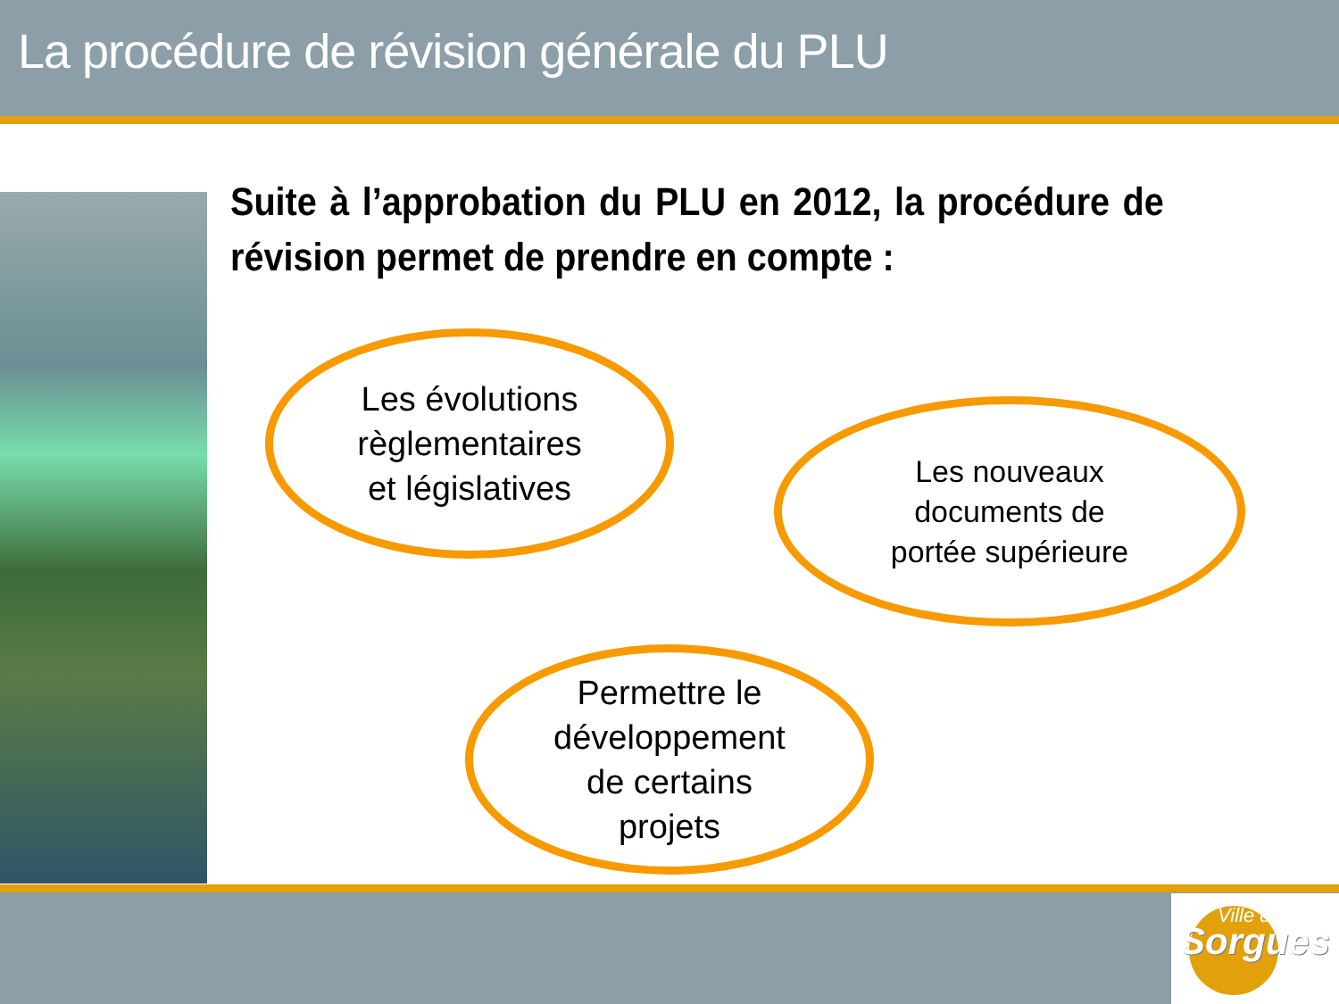La procédure de révision générale du PLU
Suite à l’approbation du PLU en 2012, la procédure de révision permet de prendre en compte :
Les évolutions
règlementaires
et législatives
Les nouveaux
documents de
portée supérieure
Permettre le
développement
de certains
projets
Ville de
Sorgues